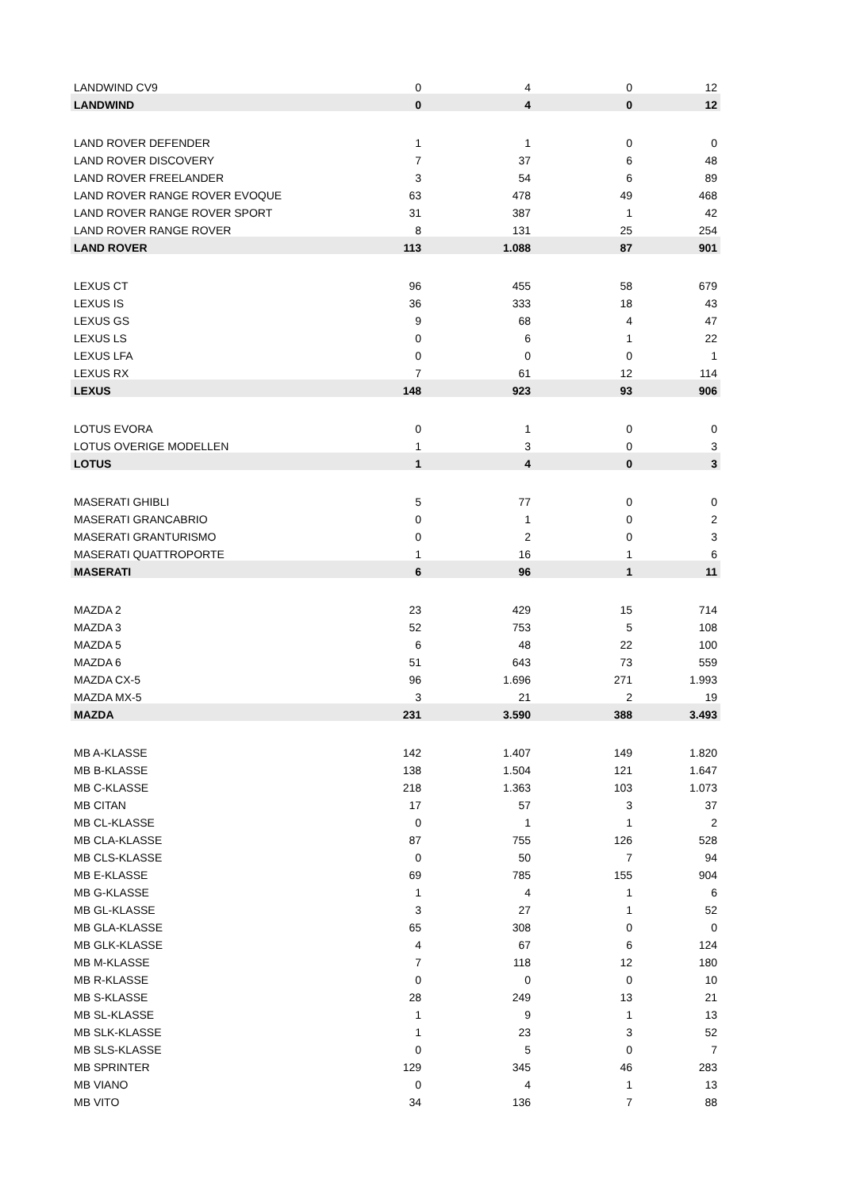| LANDWIND CV9 | 0 | 4 | 0 | 12 |
| LANDWIND | 0 | 4 | 0 | 12 |
| LAND ROVER DEFENDER | 1 | 1 | 0 | 0 |
| LAND ROVER DISCOVERY | 7 | 37 | 6 | 48 |
| LAND ROVER FREELANDER | 3 | 54 | 6 | 89 |
| LAND ROVER RANGE ROVER EVOQUE | 63 | 478 | 49 | 468 |
| LAND ROVER RANGE ROVER SPORT | 31 | 387 | 1 | 42 |
| LAND ROVER RANGE ROVER | 8 | 131 | 25 | 254 |
| LAND ROVER | 113 | 1.088 | 87 | 901 |
| LEXUS CT | 96 | 455 | 58 | 679 |
| LEXUS IS | 36 | 333 | 18 | 43 |
| LEXUS GS | 9 | 68 | 4 | 47 |
| LEXUS LS | 0 | 6 | 1 | 22 |
| LEXUS LFA | 0 | 0 | 0 | 1 |
| LEXUS RX | 7 | 61 | 12 | 114 |
| LEXUS | 148 | 923 | 93 | 906 |
| LOTUS EVORA | 0 | 1 | 0 | 0 |
| LOTUS OVERIGE MODELLEN | 1 | 3 | 0 | 3 |
| LOTUS | 1 | 4 | 0 | 3 |
| MASERATI GHIBLI | 5 | 77 | 0 | 0 |
| MASERATI GRANCABRIO | 0 | 1 | 0 | 2 |
| MASERATI GRANTURISMO | 0 | 2 | 0 | 3 |
| MASERATI QUATTROPORTE | 1 | 16 | 1 | 6 |
| MASERATI | 6 | 96 | 1 | 11 |
| MAZDA 2 | 23 | 429 | 15 | 714 |
| MAZDA 3 | 52 | 753 | 5 | 108 |
| MAZDA 5 | 6 | 48 | 22 | 100 |
| MAZDA 6 | 51 | 643 | 73 | 559 |
| MAZDA CX-5 | 96 | 1.696 | 271 | 1.993 |
| MAZDA MX-5 | 3 | 21 | 2 | 19 |
| MAZDA | 231 | 3.590 | 388 | 3.493 |
| MB A-KLASSE | 142 | 1.407 | 149 | 1.820 |
| MB B-KLASSE | 138 | 1.504 | 121 | 1.647 |
| MB C-KLASSE | 218 | 1.363 | 103 | 1.073 |
| MB CITAN | 17 | 57 | 3 | 37 |
| MB CL-KLASSE | 0 | 1 | 1 | 2 |
| MB CLA-KLASSE | 87 | 755 | 126 | 528 |
| MB CLS-KLASSE | 0 | 50 | 7 | 94 |
| MB E-KLASSE | 69 | 785 | 155 | 904 |
| MB G-KLASSE | 1 | 4 | 1 | 6 |
| MB GL-KLASSE | 3 | 27 | 1 | 52 |
| MB GLA-KLASSE | 65 | 308 | 0 | 0 |
| MB GLK-KLASSE | 4 | 67 | 6 | 124 |
| MB M-KLASSE | 7 | 118 | 12 | 180 |
| MB R-KLASSE | 0 | 0 | 0 | 10 |
| MB S-KLASSE | 28 | 249 | 13 | 21 |
| MB SL-KLASSE | 1 | 9 | 1 | 13 |
| MB SLK-KLASSE | 1 | 23 | 3 | 52 |
| MB SLS-KLASSE | 0 | 5 | 0 | 7 |
| MB SPRINTER | 129 | 345 | 46 | 283 |
| MB VIANO | 0 | 4 | 1 | 13 |
| MB VITO | 34 | 136 | 7 | 88 |